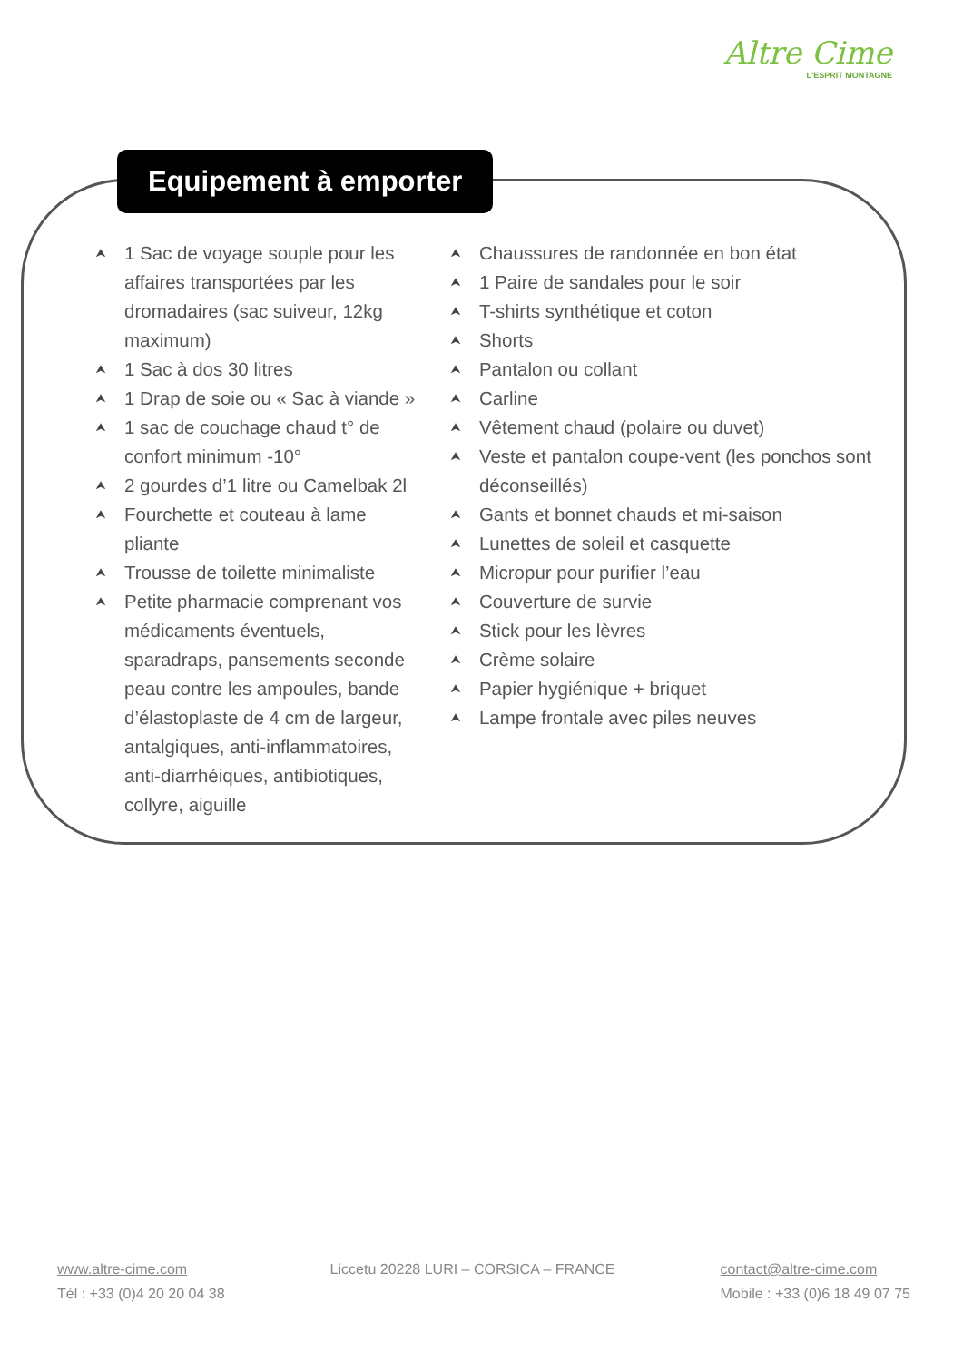Altre Cime
L'ESPRIT MONTAGNE
Equipement à emporter
⮝ 1 Sac de voyage souple pour les affaires transportées par les dromadaires (sac suiveur, 12kg maximum)
⮝ 1 Sac à dos 30 litres
⮝ 1 Drap de soie ou « Sac à viande »
⮝ 1 sac de couchage chaud t° de confort minimum -10°
⮝ 2 gourdes d’1 litre ou Camelbak 2l
⮝ Fourchette et couteau à lame pliante
⮝ Trousse de toilette minimaliste
⮝ Petite pharmacie comprenant vos médicaments éventuels, sparadraps, pansements seconde peau contre les ampoules, bande d’élastoplaste de 4 cm de largeur, antalgiques, anti-inflammatoires, anti-diarrhéiques, antibiotiques, collyre, aiguille
⮝ Chaussures de randonnée en bon état
⮝ 1 Paire de sandales pour le soir
⮝ T-shirts synthétique et coton
⮝ Shorts
⮝ Pantalon ou collant
⮝ Carline
⮝ Vêtement chaud (polaire ou duvet)
⮝ Veste et pantalon coupe-vent (les ponchos sont déconseillés)
⮝ Gants et bonnet chauds et mi-saison
⮝ Lunettes de soleil et casquette
⮝ Micropur pour purifier l’eau
⮝ Couverture de survie
⮝ Stick pour les lèvres
⮝ Crème solaire
⮝ Papier hygiénique + briquet
⮝ Lampe frontale avec piles neuves
www.altre-cime.com
Tél : +33 (0)4 20 20 04 38
Liccetu 20228 LURI – CORSICA – FRANCE
contact@altre-cime.com
Mobile : +33 (0)6 18 49 07 75